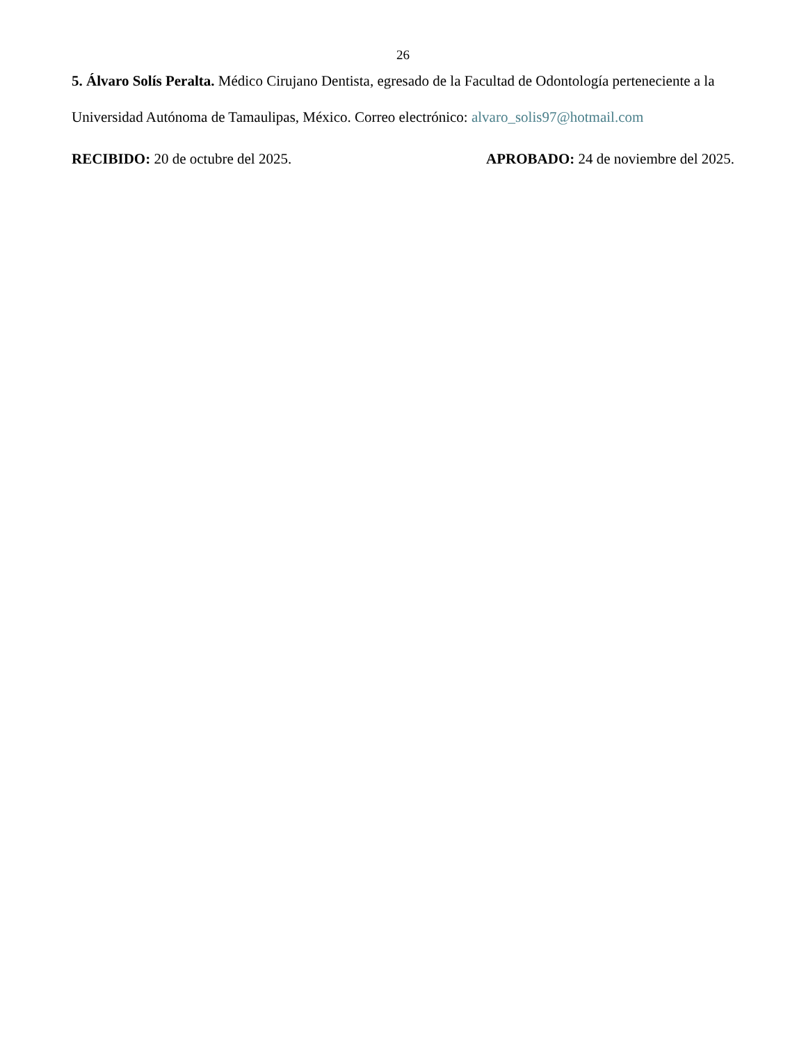26
5. Álvaro Solís Peralta. Médico Cirujano Dentista, egresado de la Facultad de Odontología perteneciente a la Universidad Autónoma de Tamaulipas, México. Correo electrónico: alvaro_solis97@hotmail.com
RECIBIDO: 20 de octubre del 2025. APROBADO: 24 de noviembre del 2025.